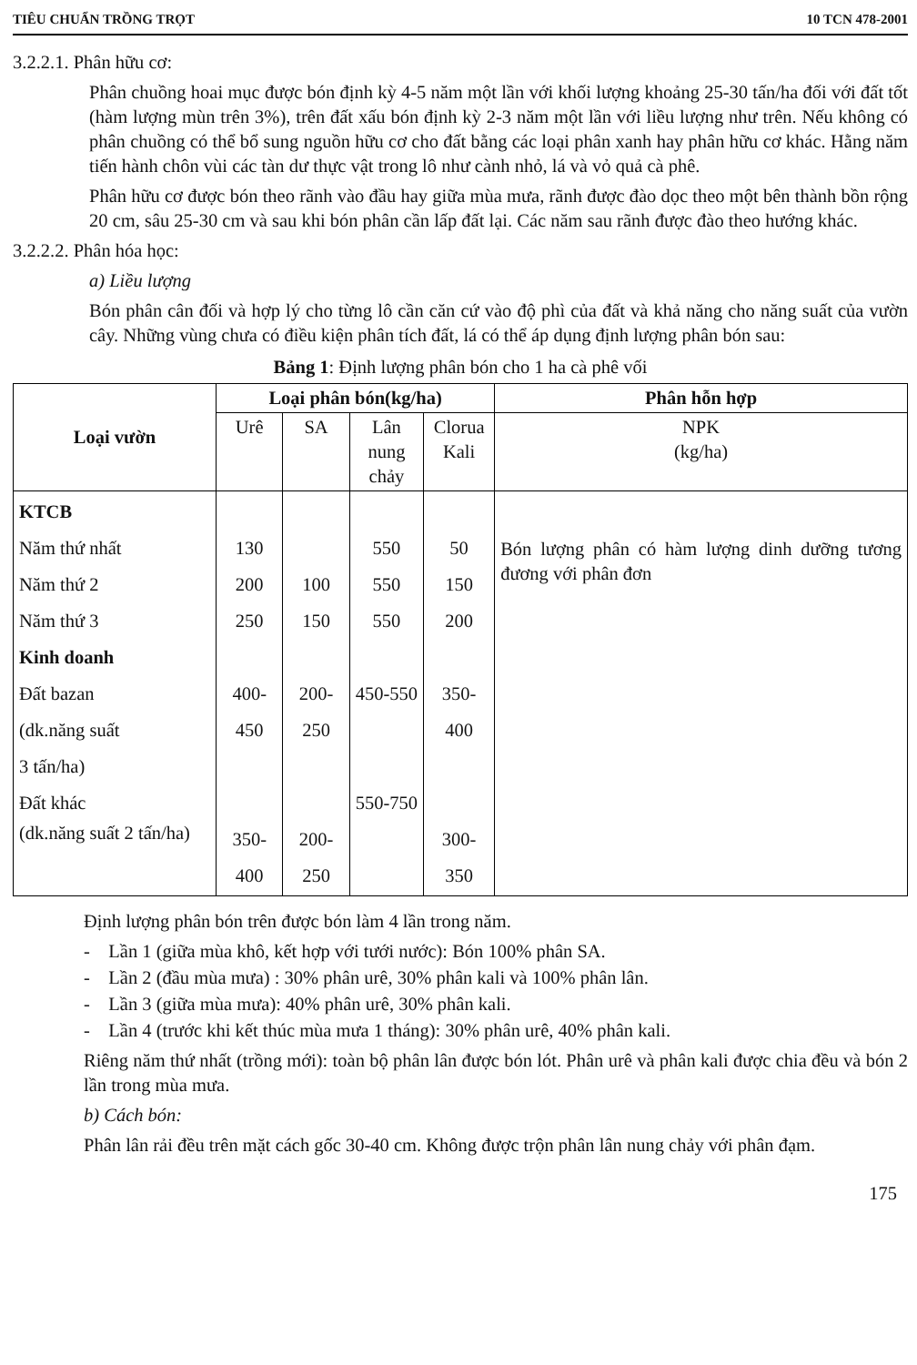TIÊU CHUẨN TRỒNG TRỌT 10 TCN 478-2001
3.2.2.1. Phân hữu cơ:
Phân chuồng hoai mục được bón định kỳ 4-5 năm một lần với khối lượng khoảng 25-30 tấn/ha đối với đất tốt (hàm lượng mùn trên 3%), trên đất xấu bón định kỳ 2-3 năm một lần với liều lượng như trên. Nếu không có phân chuồng có thể bổ sung nguồn hữu cơ cho đất bằng các loại phân xanh hay phân hữu cơ khác. Hằng năm tiến hành chôn vùi các tàn dư thực vật trong lô như cành nhỏ, lá và vỏ quả cà phê.
Phân hữu cơ được bón theo rãnh vào đầu hay giữa mùa mưa, rãnh được đào dọc theo một bên thành bồn rộng 20 cm, sâu 25-30 cm và sau khi bón phân cần lấp đất lại. Các năm sau rãnh được đào theo hướng khác.
3.2.2.2. Phân hóa học:
a) Liều lượng
Bón phân cân đối và hợp lý cho từng lô cần căn cứ vào độ phì của đất và khả năng cho năng suất của vườn cây. Những vùng chưa có điều kiện phân tích đất, lá có thể áp dụng định lượng phân bón sau:
Bảng 1: Định lượng phân bón cho 1 ha cà phê vối
| Loại vườn | Loại phân bón(kg/ha) | | | | Phân hỗn hợp |
| --- | --- | --- | --- | --- | --- |
| | Urê | SA | Lân nung chảy | Clorua Kali | NPK (kg/ha) |
| KTCB Năm thứ nhất Năm thứ 2 Năm thứ 3 Kinh doanh Đất bazan (dk.năng suất 3 tấn/ha) Đất khác (dk.năng suất 2 tấn/ha) | 130 200 250 400-450 350-400 | 100 150 200-250 200-250 | 550 550 550 450-550 550-750 | 50 150 200 350-400 300-350 | Bón lượng phân có hàm lượng dinh dưỡng tương đương với phân đơn |
Định lượng phân bón trên được bón làm 4 lần trong năm.
- Lần 1 (giữa mùa khô, kết hợp với tưới nước): Bón 100% phân SA.
- Lần 2 (đầu mùa mưa) : 30% phân urê, 30% phân kali và 100% phân lân.
- Lần 3 (giữa mùa mưa): 40% phân urê, 30% phân kali.
- Lần 4 (trước khi kết thúc mùa mưa 1 tháng): 30% phân urê, 40% phân kali.
Riêng năm thứ nhất (trồng mới): toàn bộ phân lân được bón lót. Phân urê và phân kali được chia đều và bón 2 lần trong mùa mưa.
b) Cách bón:
Phân lân rải đều trên mặt cách gốc 30-40 cm. Không được trộn phân lân nung chảy với phân đạm.
175